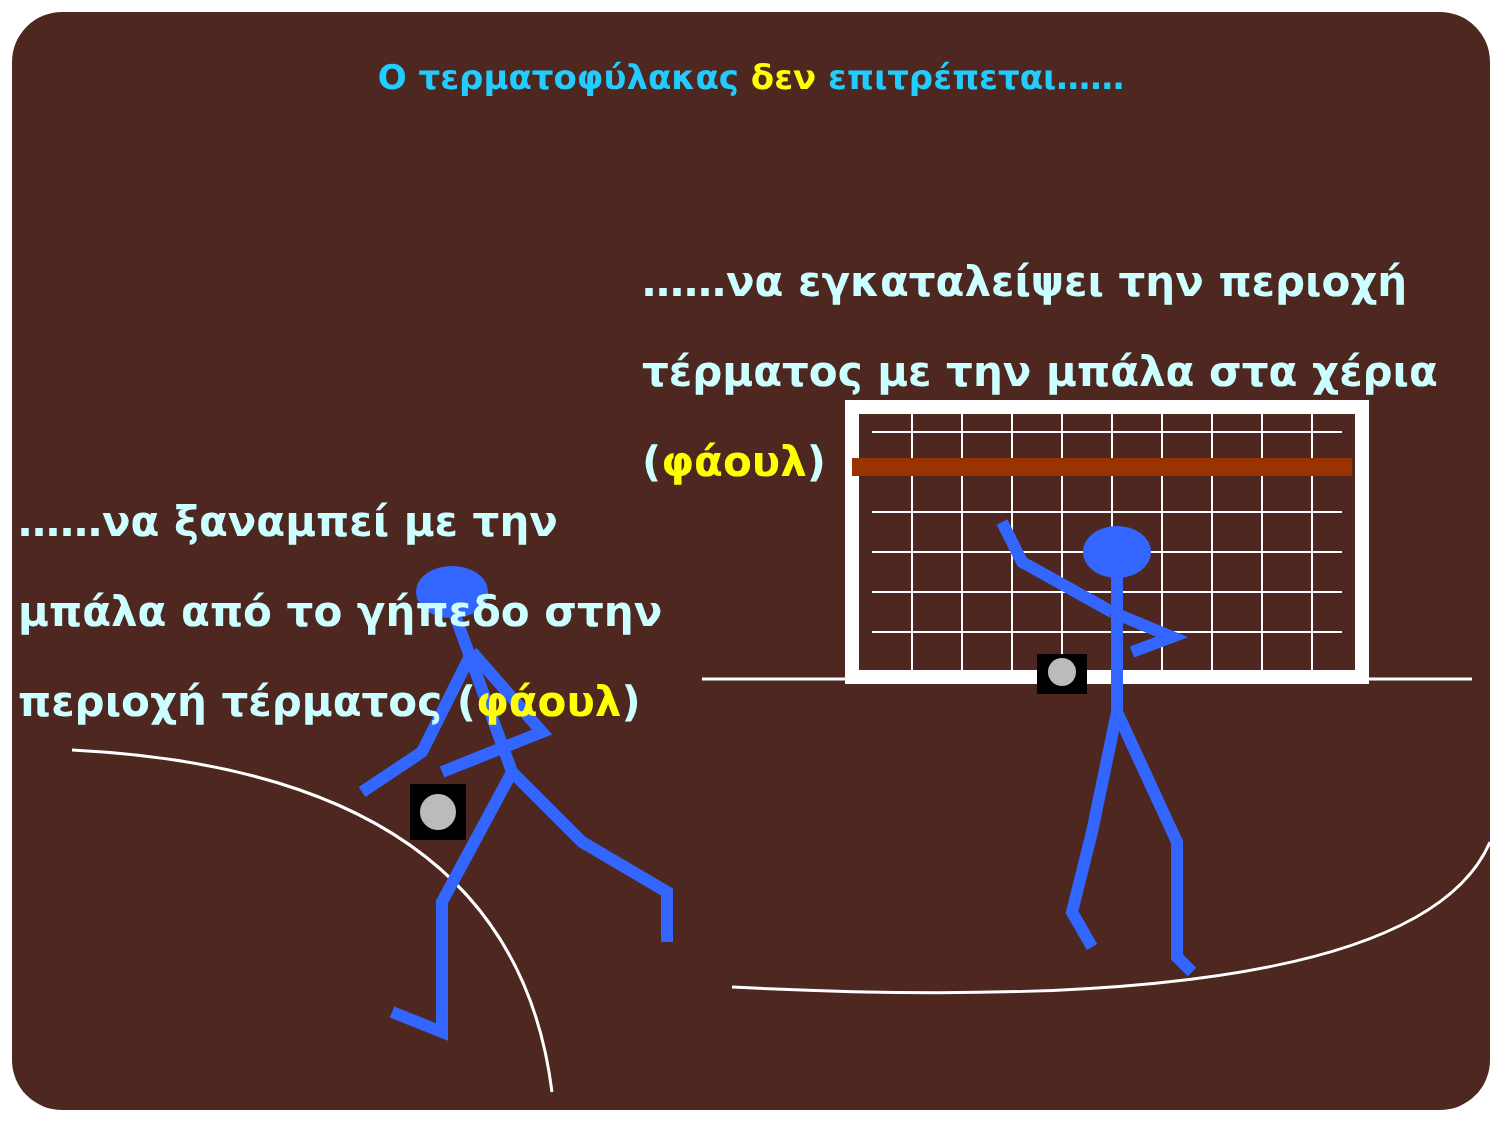Ο τερματοφύλακας δεν επιτρέπεται……
……να εγκαταλείψει την περιοχή τέρματος με την μπάλα στα χέρια (φάουλ)
……να ξαναμπεί με την μπάλα από το γήπεδο στην περιοχή τέρματος (φάουλ)